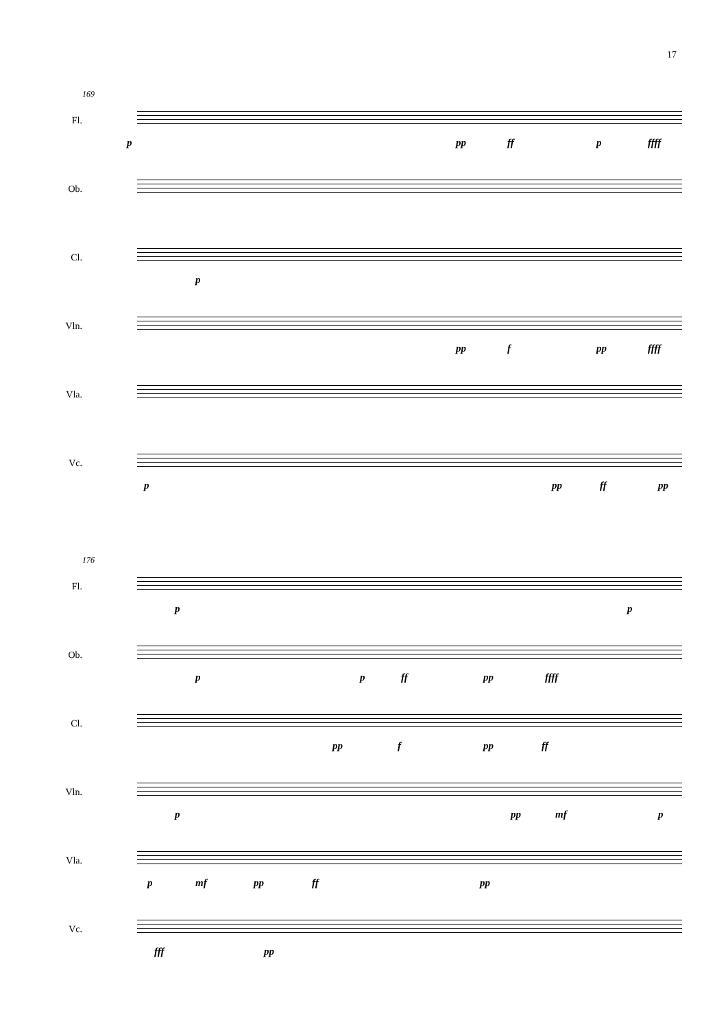17
169
Fl.
p pp ff p ffff
Ob.
Cl.
p
Vln.
pp f pp ffff
Vla.
Vc.
p pp ff pp
176
Fl.
p p
Ob.
p p ff pp ffff
Cl.
pp f pp ff
Vln.
p pp mf p
Vla.
p mf pp ff pp
Vc.
fff pp